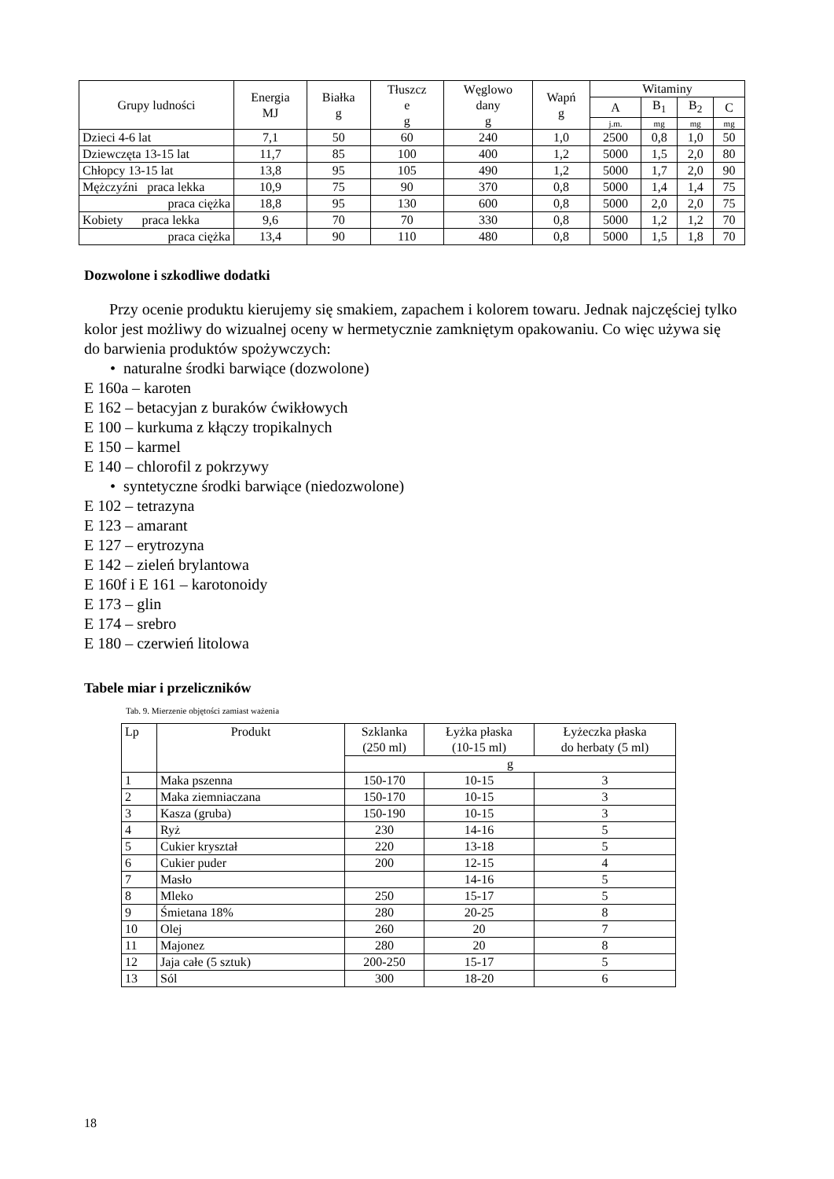| Grupy ludności | Energia MJ | Białka g | Tłuszcz e g | Węglowo dany g | Wapń g | Witaminy | | | |
| --- | --- | --- | --- | --- | --- | --- | --- | --- | --- |
| | | | | | | A | B<sub>1</sub> | B<sub>2</sub> | C |
| | | | | | | j.m. | mg | mg | mg |
| Dzieci 4-6 lat | 7,1 | 50 | 60 | 240 | 1,0 | 2500 | 0,8 | 1,0 | 50 |
| Dziewczęta 13-15 lat | 11,7 | 85 | 100 | 400 | 1,2 | 5000 | 1,5 | 2,0 | 80 |
| Chłopcy 13-15 lat | 13,8 | 95 | 105 | 490 | 1,2 | 5000 | 1,7 | 2,0 | 90 |
| Mężczyźni praca lekka | 10,9 | 75 | 90 | 370 | 0,8 | 5000 | 1,4 | 1,4 | 75 |
| praca ciężka | 18,8 | 95 | 130 | 600 | 0,8 | 5000 | 2,0 | 2,0 | 75 |
| Kobiety praca lekka | 9,6 | 70 | 70 | 330 | 0,8 | 5000 | 1,2 | 1,2 | 70 |
| praca ciężka | 13,4 | 90 | 110 | 480 | 0,8 | 5000 | 1,5 | 1,8 | 70 |
Dozwolone i szkodliwe dodatki
Przy ocenie produktu kierujemy się smakiem, zapachem i kolorem towaru. Jednak najczęściej tylko kolor jest możliwy do wizualnej oceny w hermetycznie zamkniętym opakowaniu. Co więc używa się do barwienia produktów spożywczych:
• naturalne środki barwiące (dozwolone)
E 160a – karoten
E 162 – betacyjan z buraków ćwikłowych
E 100 – kurkuma z kłączy tropikalnych
E 150 – karmel
E 140 – chlorofil z pokrzywy
• syntetyczne środki barwiące (niedozwolone)
E 102 – tetrazyna
E 123 – amarant
E 127 – erytrozyna
E 142 – zieleń brylantowa
E 160f i E 161 – karotonoidy
E 173 – glin
E 174 – srebro
E 180 – czerwień litolowa
Tabele miar i przeliczników
Tab. 9. Mierzenie objętości zamiast ważenia
| Lp | Produkt | Szklanka (250 ml) | Łyżka płaska (10-15 ml) | Łyżeczka płaska do herbaty (5 ml) |
| --- | --- | --- | --- | --- |
| | | g | | |
| 1 | Maka pszenna | 150-170 | 10-15 | 3 |
| 2 | Maka ziemniaczana | 150-170 | 10-15 | 3 |
| 3 | Kasza (gruba) | 150-190 | 10-15 | 3 |
| 4 | Ryż | 230 | 14-16 | 5 |
| 5 | Cukier kryształ | 220 | 13-18 | 5 |
| 6 | Cukier puder | 200 | 12-15 | 4 |
| 7 | Masło | | 14-16 | 5 |
| 8 | Mleko | 250 | 15-17 | 5 |
| 9 | Śmietana 18% | 280 | 20-25 | 8 |
| 10 | Olej | 260 | 20 | 7 |
| 11 | Majonez | 280 | 20 | 8 |
| 12 | Jaja całe (5 sztuk) | 200-250 | 15-17 | 5 |
| 13 | Sól | 300 | 18-20 | 6 |
18